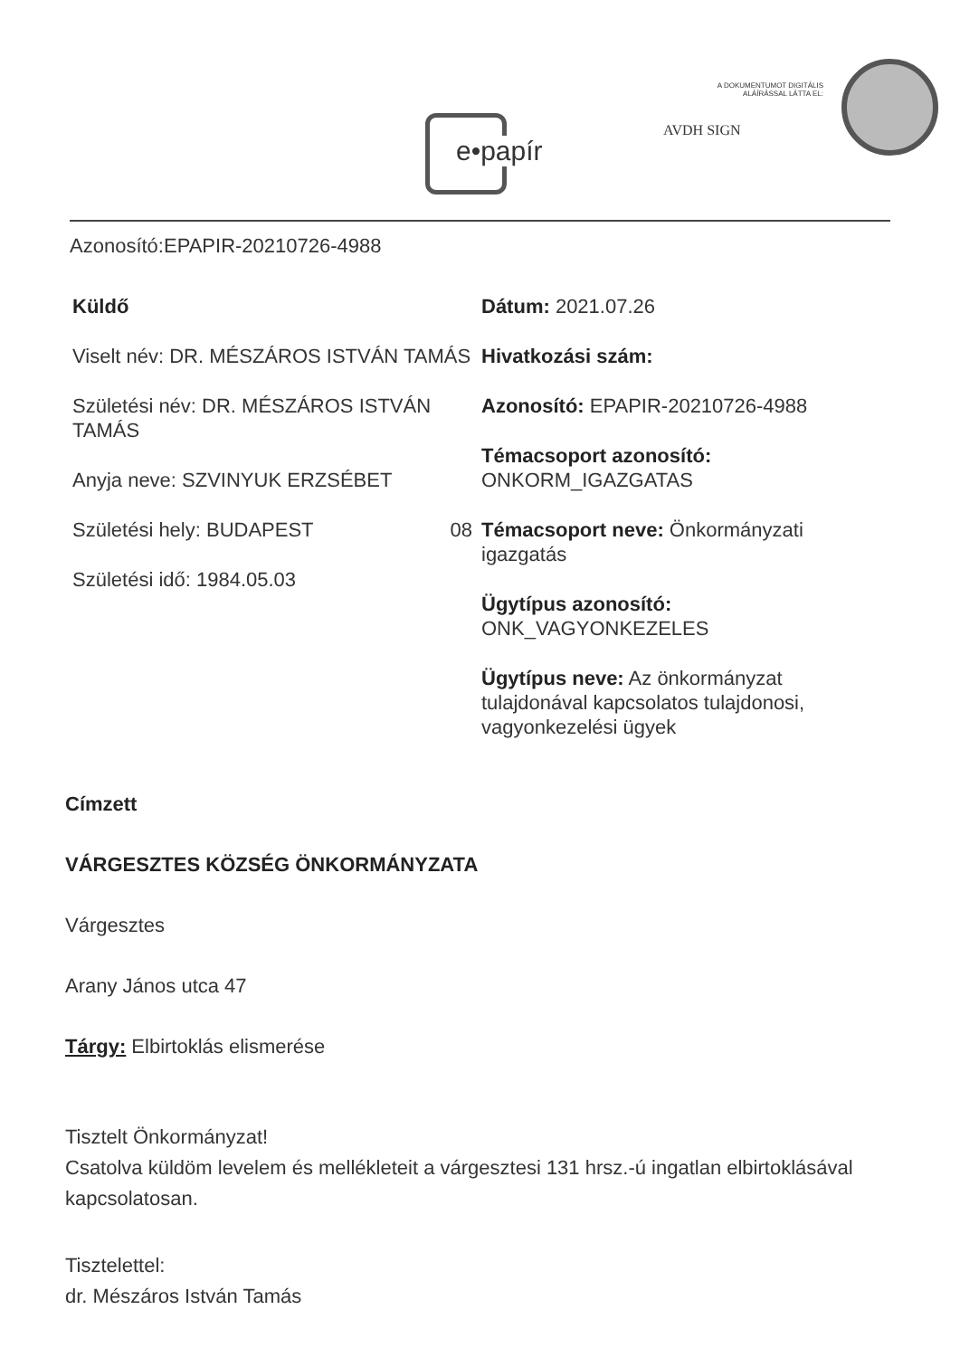e•papír
A DOKUMENTUMOT DIGITÁLIS ALÁÍRÁSSAL LÁTTA EL:
AVDH SIGN
Azonosító:EPAPIR-20210726-4988
Küldő
Viselt név: DR. MÉSZÁROS ISTVÁN TAMÁS
Születési név: DR. MÉSZÁROS ISTVÁN TAMÁS
Anyja neve: SZVINYUK ERZSÉBET
Születési hely: BUDAPEST 08
Születési idő: 1984.05.03
Dátum: 2021.07.26
Hivatkozási szám:
Azonosító: EPAPIR-20210726-4988
Témacsoport azonosító: ONKORM_IGAZGATAS
Témacsoport neve: Önkormányzati igazgatás
Ügytípus azonosító: ONK_VAGYONKEZELES
Ügytípus neve: Az önkormányzat tulajdonával kapcsolatos tulajdonosi, vagyonkezelési ügyek
Címzett
VÁRGESZTES KÖZSÉG ÖNKORMÁNYZATA
Várgesztes
Arany János utca 47
Tárgy: Elbirtoklás elismerése
Tisztelt Önkormányzat!
Csatolva küldöm levelem és mellékleteit a várgesztesi 131 hrsz.-ú ingatlan elbirtoklásával kapcsolatosan.
Tisztelettel:
dr. Mészáros István Tamás